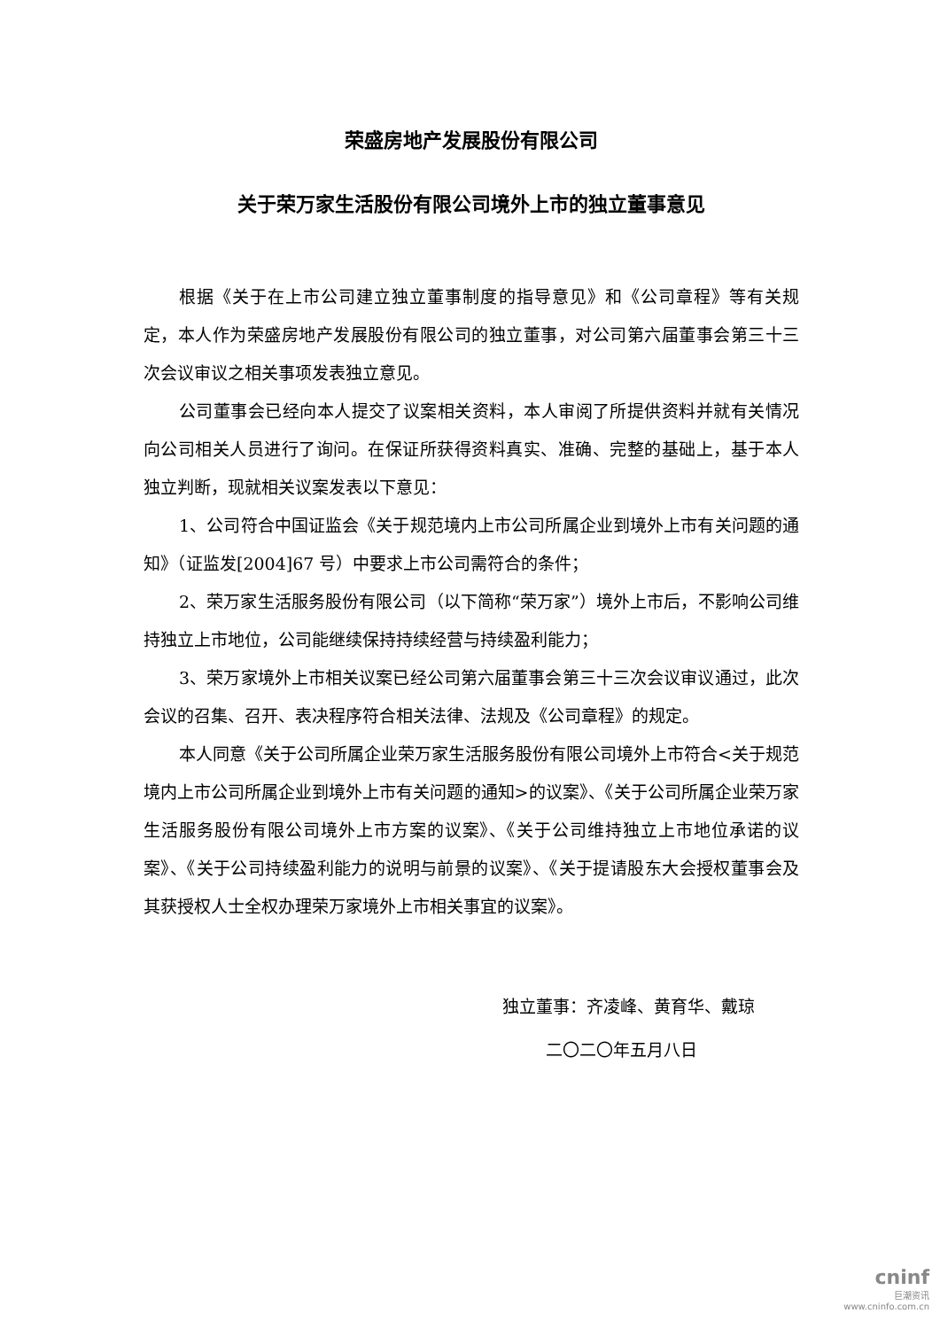荣盛房地产发展股份有限公司
关于荣万家生活股份有限公司境外上市的独立董事意见
根据《关于在上市公司建立独立董事制度的指导意见》和《公司章程》等有关规定，本人作为荣盛房地产发展股份有限公司的独立董事，对公司第六届董事会第三十三次会议审议之相关事项发表独立意见。
公司董事会已经向本人提交了议案相关资料，本人审阅了所提供资料并就有关情况向公司相关人员进行了询问。在保证所获得资料真实、准确、完整的基础上，基于本人独立判断，现就相关议案发表以下意见：
1、公司符合中国证监会《关于规范境内上市公司所属企业到境外上市有关问题的通知》（证监发[2004]67 号）中要求上市公司需符合的条件；
2、荣万家生活服务股份有限公司（以下简称“荣万家”）境外上市后，不影响公司维持独立上市地位，公司能继续保持持续经营与持续盈利能力；
3、荣万家境外上市相关议案已经公司第六届董事会第三十三次会议审议通过，此次会议的召集、召开、表决程序符合相关法律、法规及《公司章程》的规定。
本人同意《关于公司所属企业荣万家生活服务股份有限公司境外上市符合<关于规范境内上市公司所属企业到境外上市有关问题的通知>的议案》、《关于公司所属企业荣万家生活服务股份有限公司境外上市方案的议案》、《关于公司维持独立上市地位承诺的议案》、《关于公司持续盈利能力的说明与前景的议案》、《关于提请股东大会授权董事会及其获授权人士全权办理荣万家境外上市相关事宜的议案》。
独立董事：齐凌峰、黄育华、戴琼
二〇二〇年五月八日
cninf
巨潮资讯
www.cninfo.com.cn